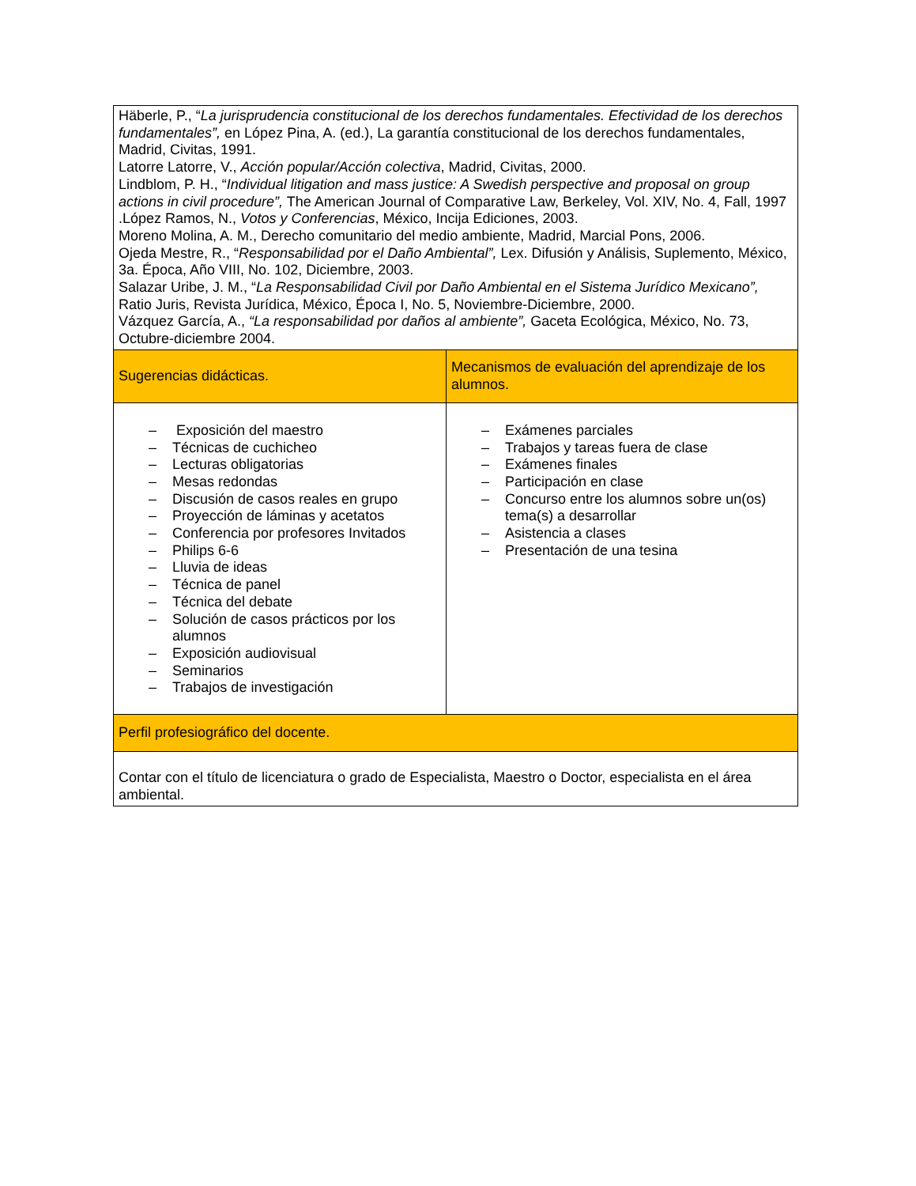| Häberle, P., “ La jurisprudencia constitucional de los derechos fundamentales. Efectividad de los derechos fundamentales”, en López Pina, A. (ed.), La garantía constitucional de los derechos fundamentales, Madrid, Civitas, 1991. Latorre Latorre, V., Acción popular/Acción colectiva , Madrid, Civitas, 2000. Lindblom, P. H., “ Individual litigation and mass justice: A Swedish perspective and proposal on group actions in civil procedure”, The American Journal of Comparative Law, Berkeley, Vol. XIV, No. 4, Fall, 1997 .López Ramos, N., Votos y Conferencias , México, Incija Ediciones, 2003. Moreno Molina, A. M., Derecho comunitario del medio ambiente, Madrid, Marcial Pons, 2006. Ojeda Mestre, R., “ Responsabilidad por el Daño Ambiental”, Lex. Difusión y Análisis, Suplemento, México, 3a. Época, Año VIII, No. 102, Diciembre, 2003. Salazar Uribe, J. M., “ La Responsabilidad Civil por Daño Ambiental en el Sistema Jurídico Mexicano”, Ratio Juris, Revista Jurídica, México, Época I, No. 5, Noviembre-Diciembre, 2000. Vázquez García, A., “La responsabilidad por daños al ambiente”, Gaceta Ecológica, México, No. 73, Octubre-diciembre 2004. | |
| Sugerencias didácticas. | Mecanismos de evaluación del aprendizaje de los alumnos. |
| – Exposición del maestro – Técnicas de cuchicheo – Lecturas obligatorias – Mesas redondas – Discusión de casos reales en grupo – Proyección de láminas y acetatos – Conferencia por profesores Invitados – Philips 6-6 – Lluvia de ideas – Técnica de panel – Técnica del debate – Solución de casos prácticos por los alumnos – Exposición audiovisual – Seminarios – Trabajos de investigación | – Exámenes parciales – Trabajos y tareas fuera de clase – Exámenes finales – Participación en clase – Concurso entre los alumnos sobre un(os) tema(s) a desarrollar – Asistencia a clases – Presentación de una tesina |
| Perfil profesiográfico del docente. | |
| Contar con el título de licenciatura o grado de Especialista, Maestro o Doctor, especialista en el área ambiental. | |